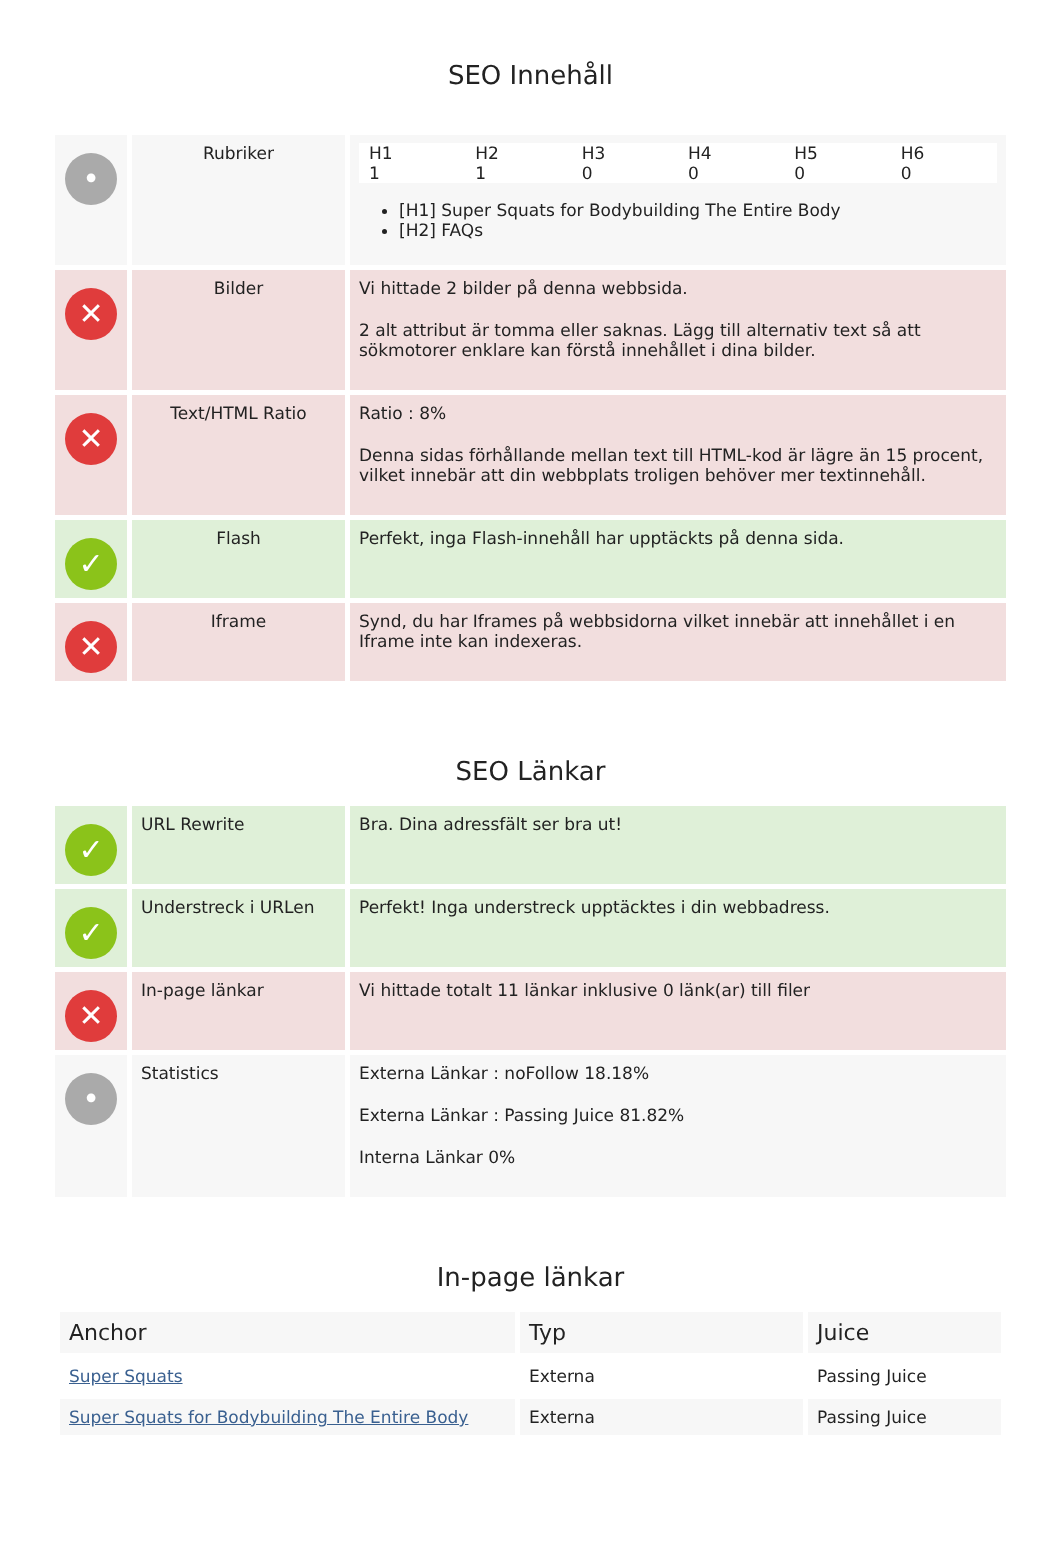SEO Innehåll
| • | Rubriker | / H1 / H2 / H3 / H4 / H5 / H6 / / 1 / 1 / 0 / 0 / 0 / 0 / [H1] Super Squats for Bodybuilding The Entire Body [H2] FAQs |
| ✕ | Bilder | Vi hittade 2 bilder på denna webbsida. 2 alt attribut är tomma eller saknas. Lägg till alternativ text så att sökmotorer enklare kan förstå innehållet i dina bilder. |
| ✕ | Text/HTML Ratio | Ratio : 8% Denna sidas förhållande mellan text till HTML-kod är lägre än 15 procent, vilket innebär att din webbplats troligen behöver mer textinnehåll. |
| ✓ | Flash | Perfekt, inga Flash-innehåll har upptäckts på denna sida. |
| ✕ | Iframe | Synd, du har Iframes på webbsidorna vilket innebär att innehållet i en Iframe inte kan indexeras. |
SEO Länkar
| ✓ | URL Rewrite | Bra. Dina adressfält ser bra ut! |
| ✓ | Understreck i URLen | Perfekt! Inga understreck upptäcktes i din webbadress. |
| ✕ | In-page länkar | Vi hittade totalt 11 länkar inklusive 0 länk(ar) till filer |
| • | Statistics | Externa Länkar : noFollow 18.18% Externa Länkar : Passing Juice 81.82% Interna Länkar 0% |
In-page länkar
| Anchor | Typ | Juice |
| --- | --- | --- |
| Super Squats | Externa | Passing Juice |
| Super Squats for Bodybuilding The Entire Body | Externa | Passing Juice |